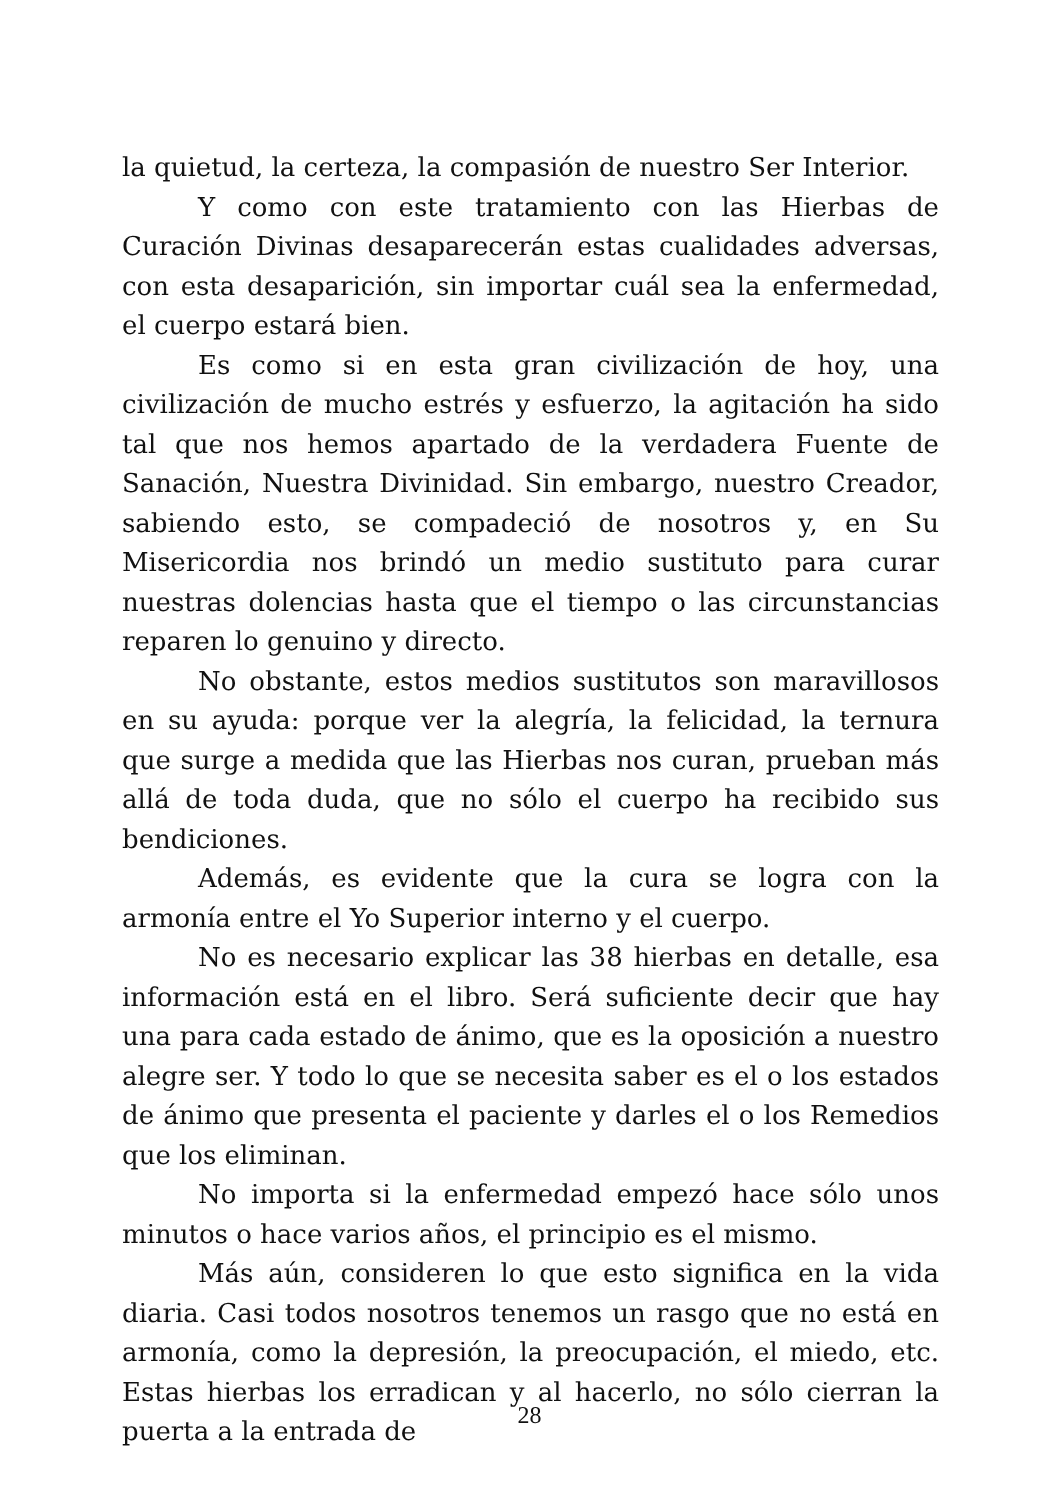la quietud, la certeza, la compasión de nuestro Ser Interior.
Y como con este tratamiento con las Hierbas de Curación Divinas desaparecerán estas cualidades adversas, con esta desaparición, sin importar cuál sea la enfermedad, el cuerpo estará bien.
Es como si en esta gran civilización de hoy, una civilización de mucho estrés y esfuerzo, la agitación ha sido tal que nos hemos apartado de la verdadera Fuente de Sanación, Nuestra Divinidad. Sin embargo, nuestro Creador, sabiendo esto, se compadeció de nosotros y, en Su Misericordia nos brindó un medio sustituto para curar nuestras dolencias hasta que el tiempo o las circunstancias reparen lo genuino y directo.
No obstante, estos medios sustitutos son maravillosos en su ayuda: porque ver la alegría, la felicidad, la ternura que surge a medida que las Hierbas nos curan, prueban más allá de toda duda, que no sólo el cuerpo ha recibido sus bendiciones.
Además, es evidente que la cura se logra con la armonía entre el Yo Superior interno y el cuerpo.
No es necesario explicar las 38 hierbas en detalle, esa información está en el libro. Será suficiente decir que hay una para cada estado de ánimo, que es la oposición a nuestro alegre ser. Y todo lo que se necesita saber es el o los estados de ánimo que presenta el paciente y darles el o los Remedios que los eliminan.
No importa si la enfermedad empezó hace sólo unos minutos o hace varios años, el principio es el mismo.
Más aún, consideren lo que esto significa en la vida diaria. Casi todos nosotros tenemos un rasgo que no está en armonía, como la depresión, la preocupación, el miedo, etc. Estas hierbas los erradican y al hacerlo, no sólo cierran la puerta a la entrada de
28